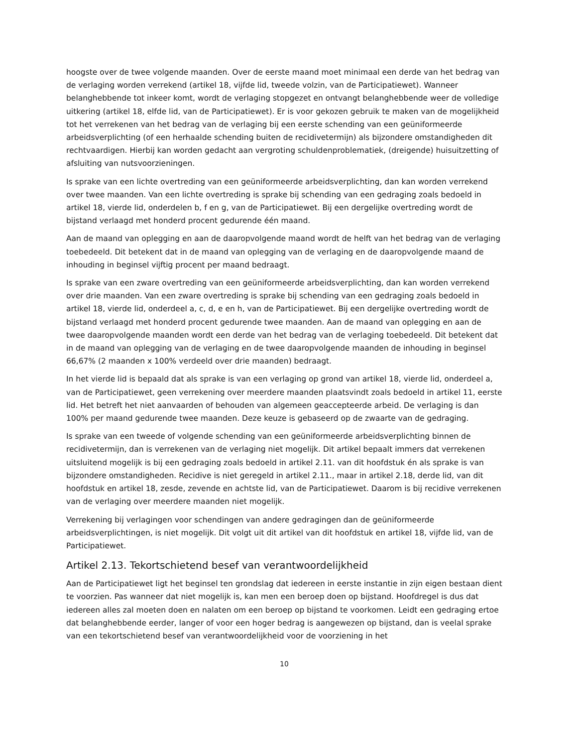hoogste over de twee volgende maanden. Over de eerste maand moet minimaal een derde van het bedrag van de verlaging worden verrekend (artikel 18, vijfde lid, tweede volzin, van de Participatiewet). Wanneer belanghebbende tot inkeer komt, wordt de verlaging stopgezet en ontvangt belanghebbende weer de volledige uitkering (artikel 18, elfde lid, van de Participatiewet). Er is voor gekozen gebruik te maken van de mogelijkheid tot het verrekenen van het bedrag van de verlaging bij een eerste schending van een geüniformeerde arbeidsverplichting (of een herhaalde schending buiten de recidivetermijn) als bijzondere omstandigheden dit rechtvaardigen. Hierbij kan worden gedacht aan vergroting schuldenproblematiek, (dreigende) huisuitzetting of afsluiting van nutsvoorzieningen.
Is sprake van een lichte overtreding van een geüniformeerde arbeidsverplichting, dan kan worden verrekend over twee maanden. Van een lichte overtreding is sprake bij schending van een gedraging zoals bedoeld in artikel 18, vierde lid, onderdelen b, f en g, van de Participatiewet. Bij een dergelijke overtreding wordt de bijstand verlaagd met honderd procent gedurende één maand.
Aan de maand van oplegging en aan de daaropvolgende maand wordt de helft van het bedrag van de verlaging toebedeeld. Dit betekent dat in de maand van oplegging van de verlaging en de daaropvolgende maand de inhouding in beginsel vijftig procent per maand bedraagt.
Is sprake van een zware overtreding van een geüniformeerde arbeidsverplichting, dan kan worden verrekend over drie maanden. Van een zware overtreding is sprake bij schending van een gedraging zoals bedoeld in artikel 18, vierde lid, onderdeel a, c, d, e en h, van de Participatiewet. Bij een dergelijke overtreding wordt de bijstand verlaagd met honderd procent gedurende twee maanden. Aan de maand van oplegging en aan de twee daaropvolgende maanden wordt een derde van het bedrag van de verlaging toebedeeld. Dit betekent dat in de maand van oplegging van de verlaging en de twee daaropvolgende maanden de inhouding in beginsel 66,67% (2 maanden x 100% verdeeld over drie maanden) bedraagt.
In het vierde lid is bepaald dat als sprake is van een verlaging op grond van artikel 18, vierde lid, onderdeel a, van de Participatiewet, geen verrekening over meerdere maanden plaatsvindt zoals bedoeld in artikel 11, eerste lid. Het betreft het niet aanvaarden of behouden van algemeen geaccepteerde arbeid. De verlaging is dan 100% per maand gedurende twee maanden. Deze keuze is gebaseerd op de zwaarte van de gedraging.
Is sprake van een tweede of volgende schending van een geüniformeerde arbeidsverplichting binnen de recidivetermijn, dan is verrekenen van de verlaging niet mogelijk. Dit artikel bepaalt immers dat verrekenen uitsluitend mogelijk is bij een gedraging zoals bedoeld in artikel 2.11. van dit hoofdstuk én als sprake is van bijzondere omstandigheden. Recidive is niet geregeld in artikel 2.11., maar in artikel 2.18, derde lid, van dit hoofdstuk en artikel 18, zesde, zevende en achtste lid, van de Participatiewet. Daarom is bij recidive verrekenen van de verlaging over meerdere maanden niet mogelijk.
Verrekening bij verlagingen voor schendingen van andere gedragingen dan de geüniformeerde arbeidsverplichtingen, is niet mogelijk. Dit volgt uit dit artikel van dit hoofdstuk en artikel 18, vijfde lid, van de Participatiewet.
Artikel 2.13. Tekortschietend besef van verantwoordelijkheid
Aan de Participatiewet ligt het beginsel ten grondslag dat iedereen in eerste instantie in zijn eigen bestaan dient te voorzien. Pas wanneer dat niet mogelijk is, kan men een beroep doen op bijstand. Hoofdregel is dus dat iedereen alles zal moeten doen en nalaten om een beroep op bijstand te voorkomen. Leidt een gedraging ertoe dat belanghebbende eerder, langer of voor een hoger bedrag is aangewezen op bijstand, dan is veelal sprake van een tekortschietend besef van verantwoordelijkheid voor de voorziening in het
10